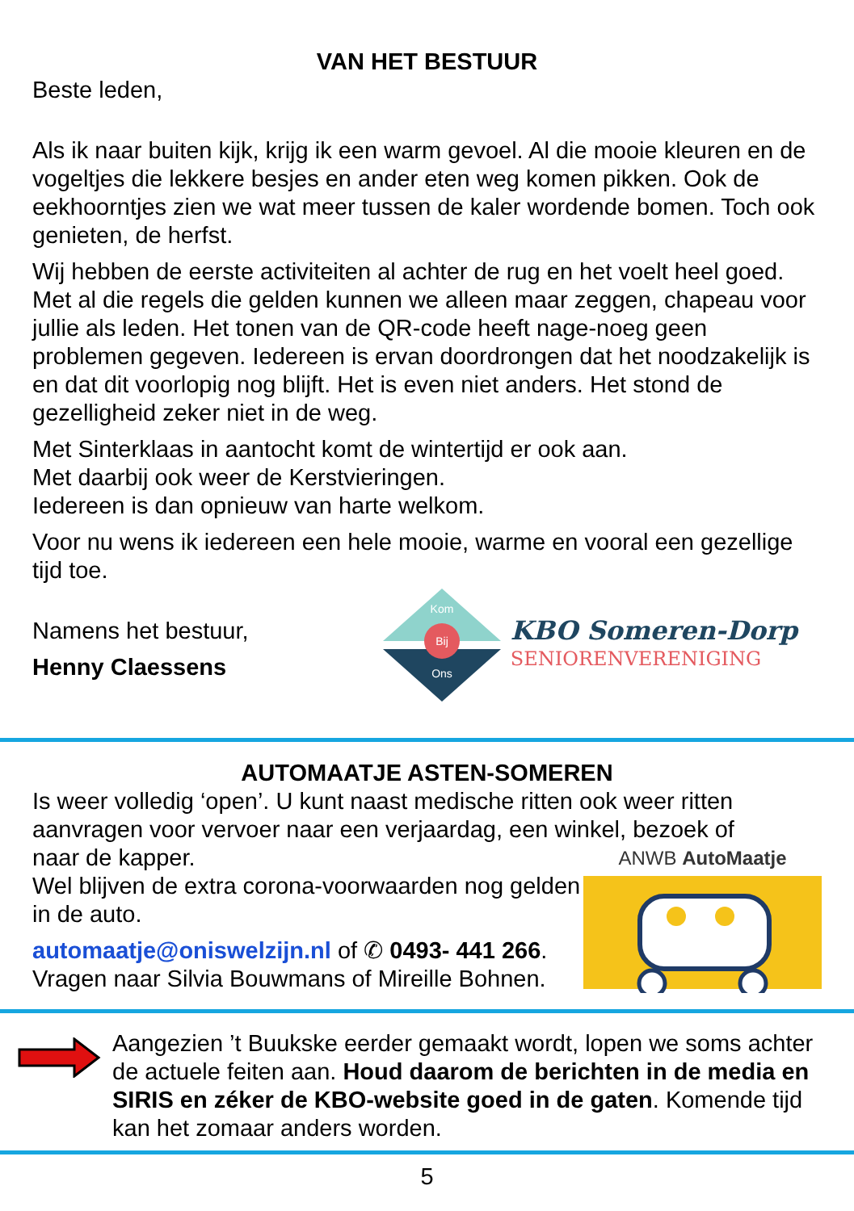VAN HET BESTUUR
Beste leden,
Als ik naar buiten kijk, krijg ik een warm gevoel. Al die mooie kleuren en de vogeltjes die lekkere besjes en ander eten weg komen pikken. Ook de eekhoorntjes zien we wat meer tussen de kaler wordende bomen. Toch ook genieten, de herfst.
Wij hebben de eerste activiteiten al achter de rug en het voelt heel goed. Met al die regels die gelden kunnen we alleen maar zeggen, chapeau voor jullie als leden. Het tonen van de QR-code heeft nage-noeg geen problemen gegeven. Iedereen is ervan doordrongen dat het noodzakelijk is en dat dit voorlopig nog blijft. Het is even niet anders. Het stond de gezelligheid zeker niet in de weg.
Met Sinterklaas in aantocht komt de wintertijd er ook aan.
Met daarbij ook weer de Kerstvieringen.
Iedereen is dan opnieuw van harte welkom.
Voor nu wens ik iedereen een hele mooie, warme en vooral een gezellige tijd toe.
Namens het bestuur,
Henny Claessens
Kom
Bij
Ons
KBO Someren-Dorp
SENIORENVERENIGING
AUTOMAATJE ASTEN-SOMEREN
Is weer volledig ‘open’. U kunt naast medische ritten ook weer ritten aanvragen voor vervoer naar een verjaardag, een winkel, bezoek of
naar de kapper.
Wel blijven de extra corona-voorwaarden nog gelden in de auto.
automaatje@oniswelzijn.nl of ✆ 0493- 441 266.
Vragen naar Silvia Bouwmans of Mireille Bohnen.
ANWB AutoMaatje
Aangezien ’t Buukske eerder gemaakt wordt, lopen we soms achter de actuele feiten aan. Houd daarom de berichten in de media en SIRIS en zéker de KBO-website goed in de gaten. Komende tijd kan het zomaar anders worden.
5